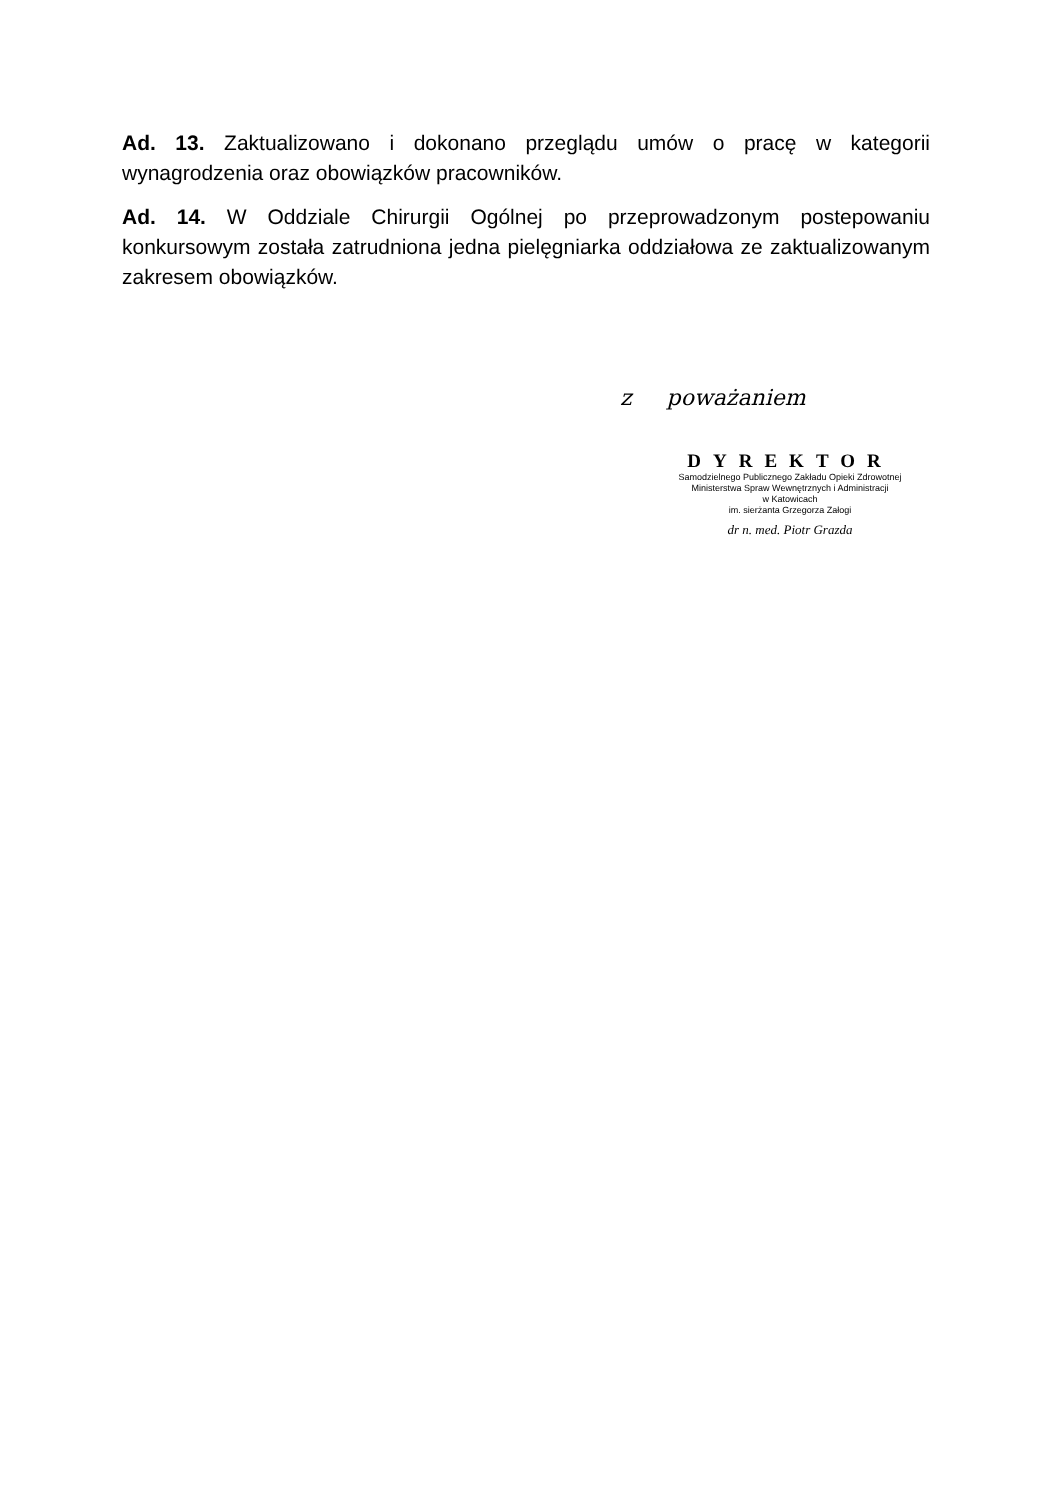Ad. 13. Zaktualizowano i dokonano przeglądu umów o pracę w kategorii wynagrodzenia oraz obowiązków pracowników.
Ad. 14. W Oddziale Chirurgii Ogólnej po przeprowadzonym postepowaniu konkursowym została zatrudniona jedna pielęgniarka oddziałowa ze zaktualizowanym zakresem obowiązków.
z poważaniem
DYREKTOR
Samodzielnego Publicznego Zakładu Opieki Zdrowotnej
Ministerstwa Spraw Wewnętrznych i Administracji
w Katowicach
im. sierżanta Grzegorza Załogi
dr n. med. Piotr Grazda